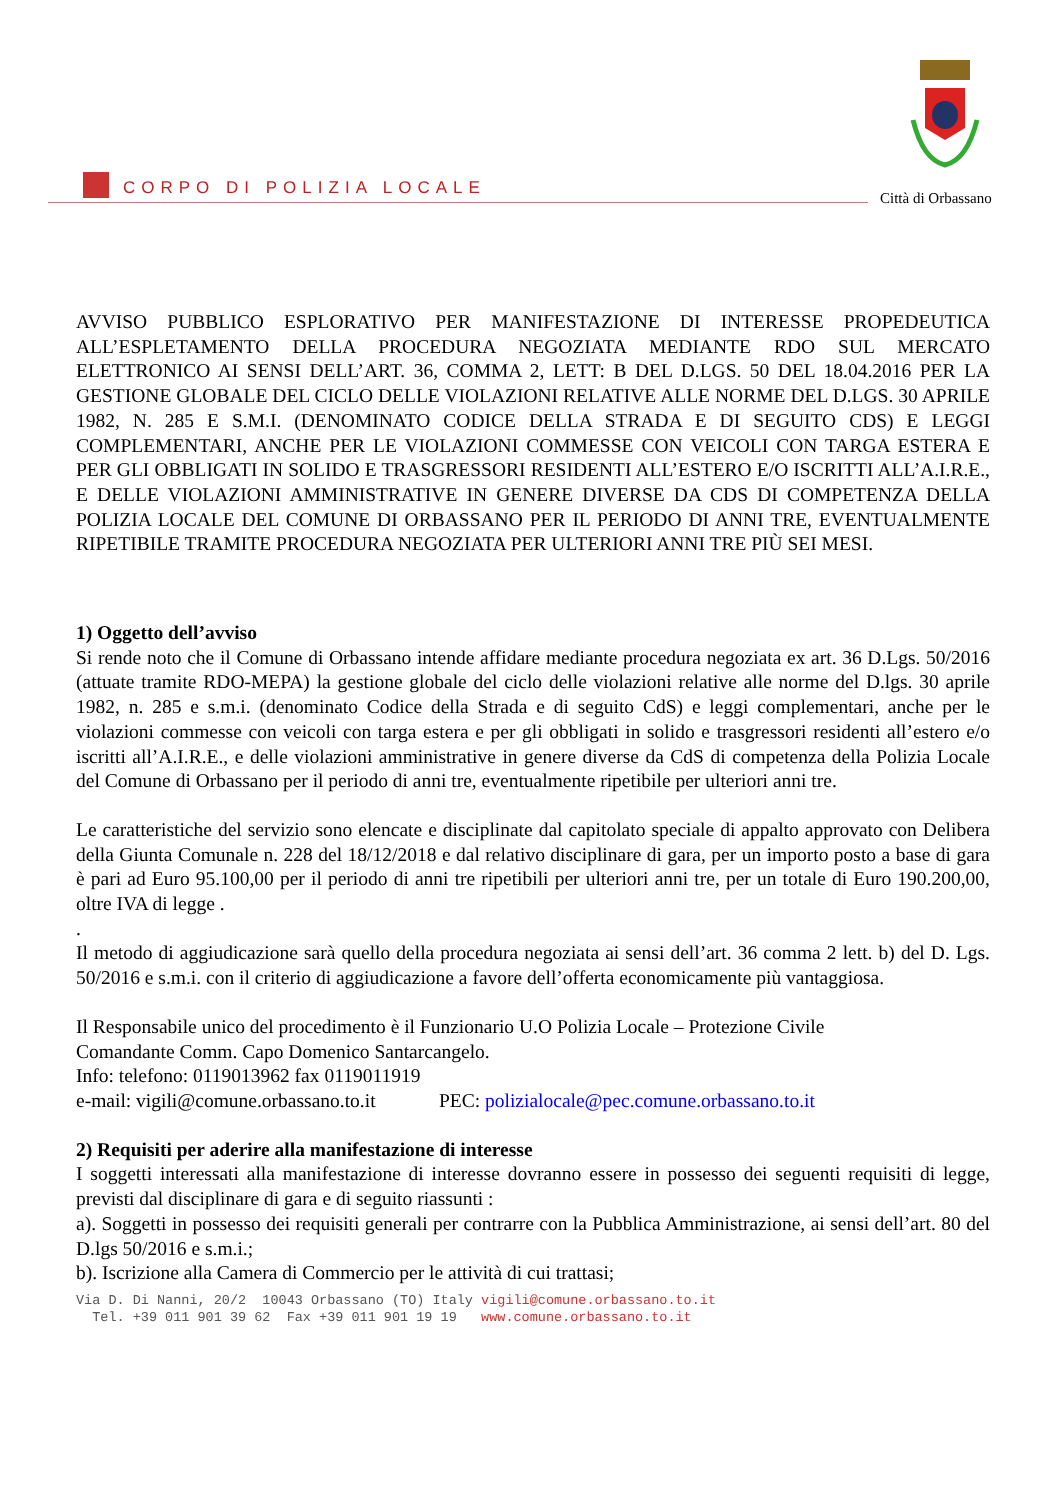CORPO DI POLIZIA LOCALE
Città di Orbassano
AVVISO PUBBLICO ESPLORATIVO PER MANIFESTAZIONE DI INTERESSE PROPEDEUTICA ALL’ESPLETAMENTO DELLA PROCEDURA NEGOZIATA MEDIANTE RDO SUL MERCATO ELETTRONICO AI SENSI DELL’ART. 36, COMMA 2, LETT: B DEL D.LGS. 50 DEL 18.04.2016 PER LA GESTIONE GLOBALE DEL CICLO DELLE VIOLAZIONI RELATIVE ALLE NORME DEL D.LGS. 30 APRILE 1982, N. 285 E S.M.I. (DENOMINATO CODICE DELLA STRADA E DI SEGUITO CDS) E LEGGI COMPLEMENTARI, ANCHE PER LE VIOLAZIONI COMMESSE CON VEICOLI CON TARGA ESTERA E PER GLI OBBLIGATI IN SOLIDO E TRASGRESSORI RESIDENTI ALL’ESTERO E/O ISCRITTI ALL’A.I.R.E., E DELLE VIOLAZIONI AMMINISTRATIVE IN GENERE DIVERSE DA CDS DI COMPETENZA DELLA POLIZIA LOCALE DEL COMUNE DI ORBASSANO PER IL PERIODO DI ANNI TRE, EVENTUALMENTE RIPETIBILE TRAMITE PROCEDURA NEGOZIATA PER ULTERIORI ANNI TRE PIÙ SEI MESI.
1) Oggetto dell’avviso
Si rende noto che il Comune di Orbassano intende affidare mediante procedura negoziata ex art. 36 D.Lgs. 50/2016 (attuate tramite RDO-MEPA) la gestione globale del ciclo delle violazioni relative alle norme del D.lgs. 30 aprile 1982, n. 285 e s.m.i. (denominato Codice della Strada e di seguito CdS) e leggi complementari, anche per le violazioni commesse con veicoli con targa estera e per gli obbligati in solido e trasgressori residenti all’estero e/o iscritti all’A.I.R.E., e delle violazioni amministrative in genere diverse da CdS di competenza della Polizia Locale del Comune di Orbassano per il periodo di anni tre, eventualmente ripetibile per ulteriori anni tre.
Le caratteristiche del servizio sono elencate e disciplinate dal capitolato speciale di appalto approvato con Delibera della Giunta Comunale n. 228 del 18/12/2018 e dal relativo disciplinare di gara, per un importo posto a base di gara è pari ad Euro 95.100,00 per il periodo di anni tre ripetibili per ulteriori anni tre, per un totale di Euro 190.200,00, oltre IVA di legge .
.
Il metodo di aggiudicazione sarà quello della procedura negoziata ai sensi dell’art. 36 comma 2 lett. b) del D. Lgs. 50/2016 e s.m.i. con il criterio di aggiudicazione a favore dell’offerta economicamente più vantaggiosa.
Il Responsabile unico del procedimento è il Funzionario U.O Polizia Locale – Protezione Civile
Comandante Comm. Capo Domenico Santarcangelo.
Info: telefono: 0119013962 fax 0119011919
e-mail: vigili@comune.orbassano.to.it PEC: polizialocale@pec.comune.orbassano.to.it
2) Requisiti per aderire alla manifestazione di interesse
I soggetti interessati alla manifestazione di interesse dovranno essere in possesso dei seguenti requisiti di legge, previsti dal disciplinare di gara e di seguito riassunti :
a). Soggetti in possesso dei requisiti generali per contrarre con la Pubblica Amministrazione, ai sensi dell’art. 80 del D.lgs 50/2016 e s.m.i.;
b). Iscrizione alla Camera di Commercio per le attività di cui trattasi;
Via D. Di Nanni, 20/2 10043 Orbassano (TO) Italy vigili@comune.orbassano.to.it
Tel. +39 011 901 39 62 Fax +39 011 901 19 19 www.comune.orbassano.to.it